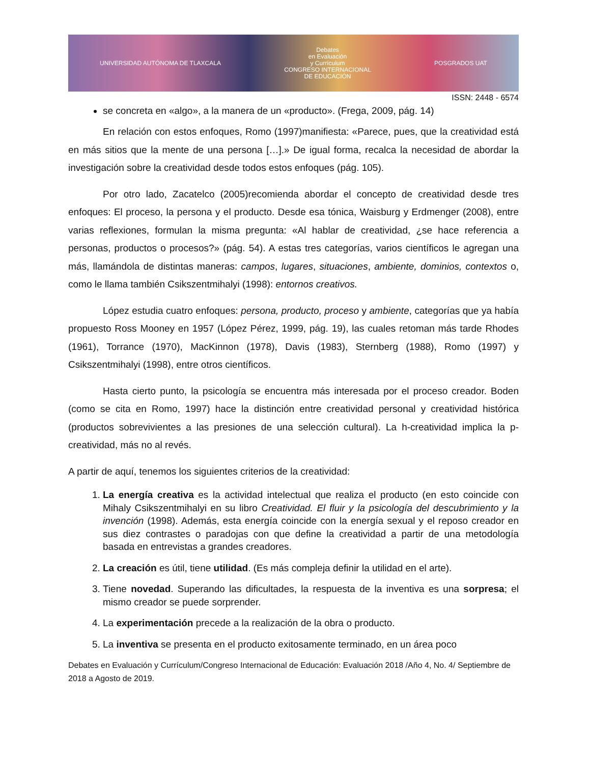UNIVERSIDAD AUTÓNOMA DE TLAXCALA Debates
en Evaluación
y Currículum
CONGRESO INTERNACIONAL
DE EDUCACIÓN POSGRADOS UAT
ISSN: 2448 - 6574
se concreta en «algo», a la manera de un «producto». (Frega, 2009, pág. 14)
En relación con estos enfoques, Romo (1997)manifiesta: «Parece, pues, que la creatividad está en más sitios que la mente de una persona […].» De igual forma, recalca la necesidad de abordar la investigación sobre la creatividad desde todos estos enfoques (pág. 105).
Por otro lado, Zacatelco (2005)recomienda abordar el concepto de creatividad desde tres enfoques: El proceso, la persona y el producto. Desde esa tónica, Waisburg y Erdmenger (2008), entre varias reflexiones, formulan la misma pregunta: «Al hablar de creatividad, ¿se hace referencia a personas, productos o procesos?» (pág. 54). A estas tres categorías, varios científicos le agregan una más, llamándola de distintas maneras: campos, lugares, situaciones, ambiente, dominios, contextos o, como le llama también Csikszentmihalyi (1998): entornos creativos.
López estudia cuatro enfoques: persona, producto, proceso y ambiente, categorías que ya había propuesto Ross Mooney en 1957 (López Pérez, 1999, pág. 19), las cuales retoman más tarde Rhodes (1961), Torrance (1970), MacKinnon (1978), Davis (1983), Sternberg (1988), Romo (1997) y Csikszentmihalyi (1998), entre otros científicos.
Hasta cierto punto, la psicología se encuentra más interesada por el proceso creador. Boden (como se cita en Romo, 1997) hace la distinción entre creatividad personal y creatividad histórica (productos sobrevivientes a las presiones de una selección cultural). La h-creatividad implica la p-creatividad, más no al revés.
A partir de aquí, tenemos los siguientes criterios de la creatividad:
1. La energía creativa es la actividad intelectual que realiza el producto (en esto coincide con Mihaly Csikszentmihalyi en su libro Creatividad. El fluir y la psicología del descubrimiento y la invención (1998). Además, esta energía coincide con la energía sexual y el reposo creador en sus diez contrastes o paradojas con que define la creatividad a partir de una metodología basada en entrevistas a grandes creadores.
2. La creación es útil, tiene utilidad. (Es más compleja definir la utilidad en el arte).
3. Tiene novedad. Superando las dificultades, la respuesta de la inventiva es una sorpresa; el mismo creador se puede sorprender.
4. La experimentación precede a la realización de la obra o producto.
5. La inventiva se presenta en el producto exitosamente terminado, en un área poco
Debates en Evaluación y Currículum/Congreso Internacional de Educación: Evaluación 2018 /Año 4, No. 4/ Septiembre de 2018 a Agosto de 2019.